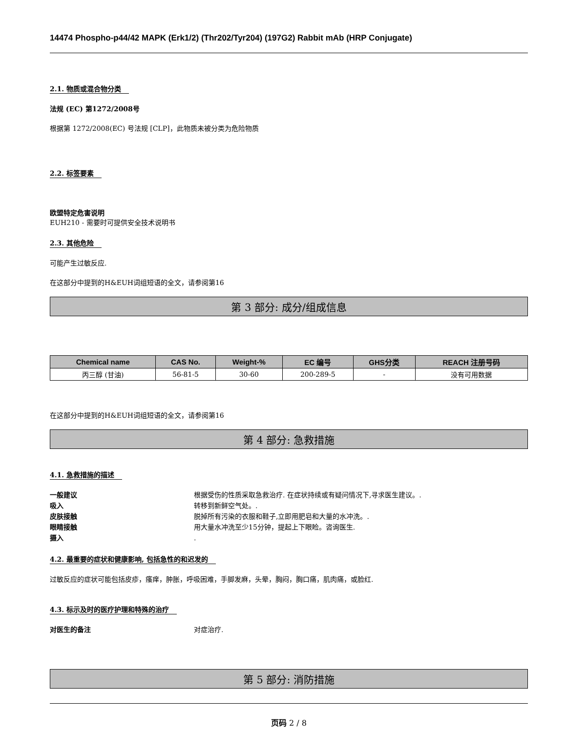14474 Phospho-p44/42 MAPK (Erk1/2) (Thr202/Tyr204) (197G2) Rabbit mAb (HRP Conjugate)
2.1. 物质或混合物分类
法规 (EC) 第1272/2008号
根据第 1272/2008(EC) 号法规 [CLP]，此物质未被分类为危险物质
2.2. 标签要素
欧盟特定危害说明
EUH210 - 需要时可提供安全技术说明书
2.3. 其他危险
可能产生过敏反应.
在这部分中提到的H&EUH词组短语的全文，请参阅第16
第 3 部分: 成分/组成信息
| Chemical name | CAS No. | Weight-% | EC 编号 | GHS分类 | REACH 注册号码 |
| --- | --- | --- | --- | --- | --- |
| 丙三醇 (甘油) | 56-81-5 | 30-60 | 200-289-5 | - | 没有可用数据 |
在这部分中提到的H&EUH词组短语的全文，请参阅第16
第 4 部分: 急救措施
4.1. 急救措施的描述
一般建议 根据受伤的性质采取急救治疗. 在症状持续或有疑问情况下,寻求医生建议。.
吸入 转移到新鲜空气处。.
皮肤接触 脱掉所有污染的衣服和鞋子,立即用肥皂和大量的水冲洗。.
眼睛接触 用大量水冲洗至少15分钟，提起上下眼睑。咨询医生.
摄入.
4.2. 最重要的症状和健康影响, 包括急性的和迟发的
过敏反应的症状可能包括皮疹，瘙痒，肿胀，呼吸困难，手脚发麻，头晕，胸闷，胸口痛，肌肉痛，或脸红.
4.3. 标示及时的医疗护理和特殊的治疗
对医生的备注 对症治疗.
第 5 部分: 消防措施
页码 2 / 8